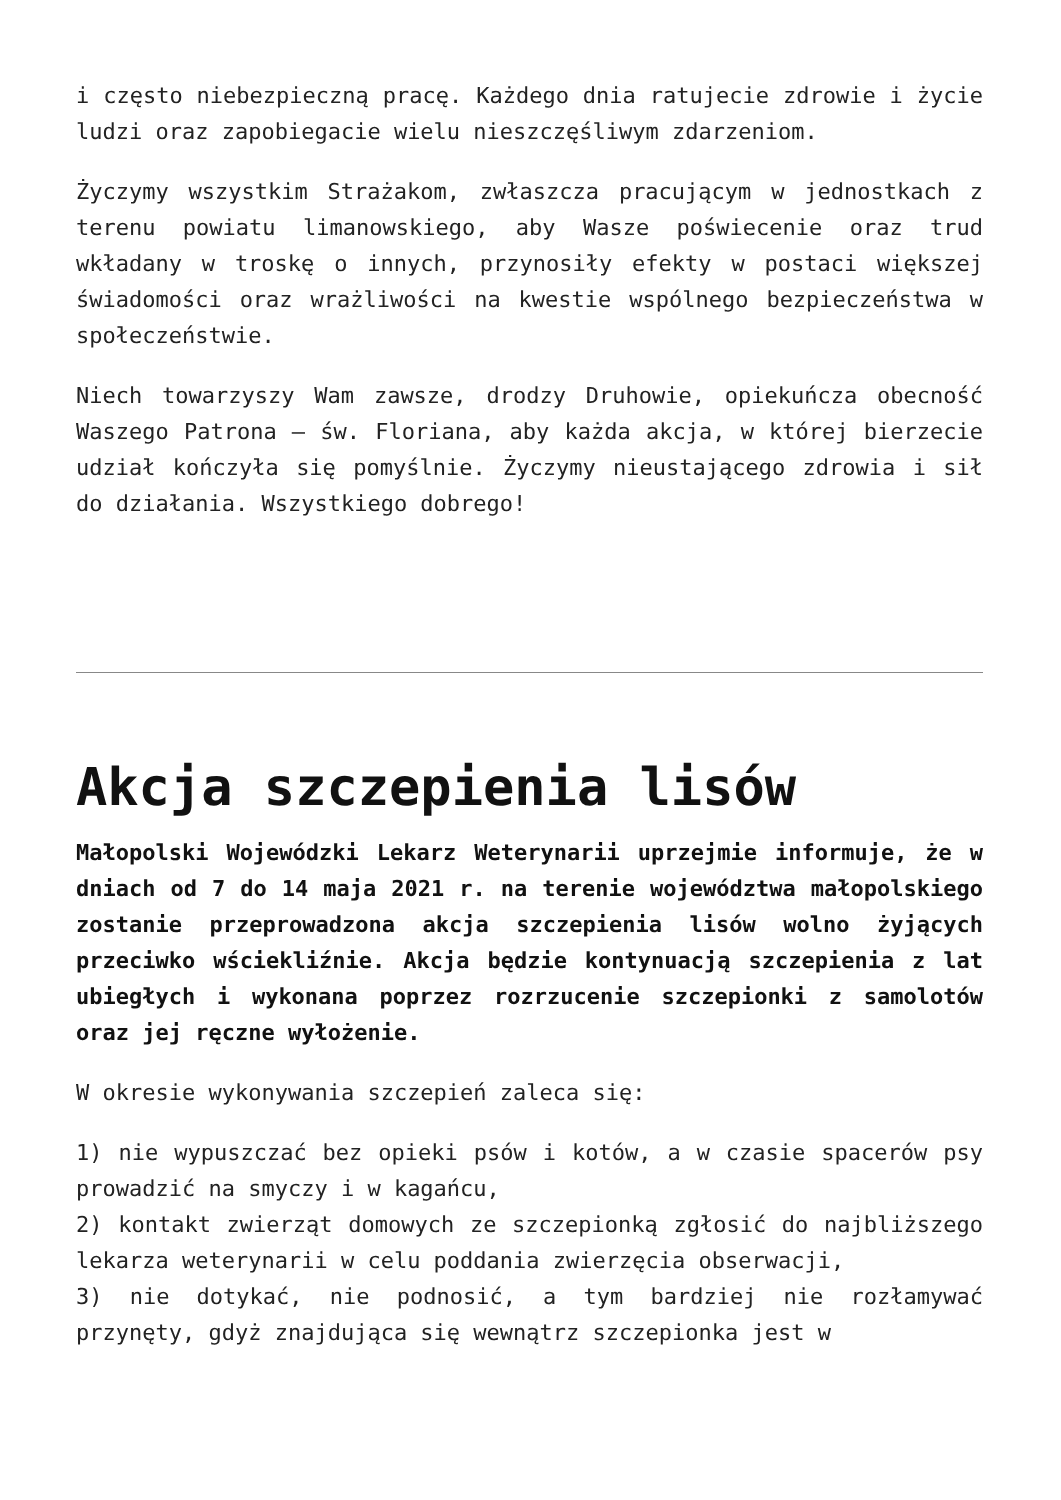i często niebezpieczną pracę. Każdego dnia ratujecie zdrowie i życie ludzi oraz zapobiegacie wielu nieszczęśliwym zdarzeniom.
Życzymy wszystkim Strażakom, zwłaszcza pracującym w jednostkach z terenu powiatu limanowskiego, aby Wasze poświecenie oraz trud wkładany w troskę o innych, przynosiły efekty w postaci większej świadomości oraz wrażliwości na kwestie wspólnego bezpieczeństwa w społeczeństwie.
Niech towarzyszy Wam zawsze, drodzy Druhowie, opiekuńcza obecność Waszego Patrona – św. Floriana, aby każda akcja, w której bierzecie udział kończyła się pomyślnie. Życzymy nieustającego zdrowia i sił do działania. Wszystkiego dobrego!
Akcja szczepienia lisów
Małopolski Wojewódzki Lekarz Weterynarii uprzejmie informuje, że w dniach od 7 do 14 maja 2021 r. na terenie województwa małopolskiego zostanie przeprowadzona akcja szczepienia lisów wolno żyjących przeciwko wściekliźnie. Akcja będzie kontynuacją szczepienia z lat ubiegłych i wykonana poprzez rozrzucenie szczepionki z samolotów oraz jej ręczne wyłożenie.
W okresie wykonywania szczepień zaleca się:
1) nie wypuszczać bez opieki psów i kotów, a w czasie spacerów psy prowadzić na smyczy i w kagańcu,
2) kontakt zwierząt domowych ze szczepionką zgłosić do najbliższego lekarza weterynarii w celu poddania zwierzęcia obserwacji,
3) nie dotykać, nie podnosić, a tym bardziej nie rozłamywać przynęty, gdyż znajdująca się wewnątrz szczepionka jest w